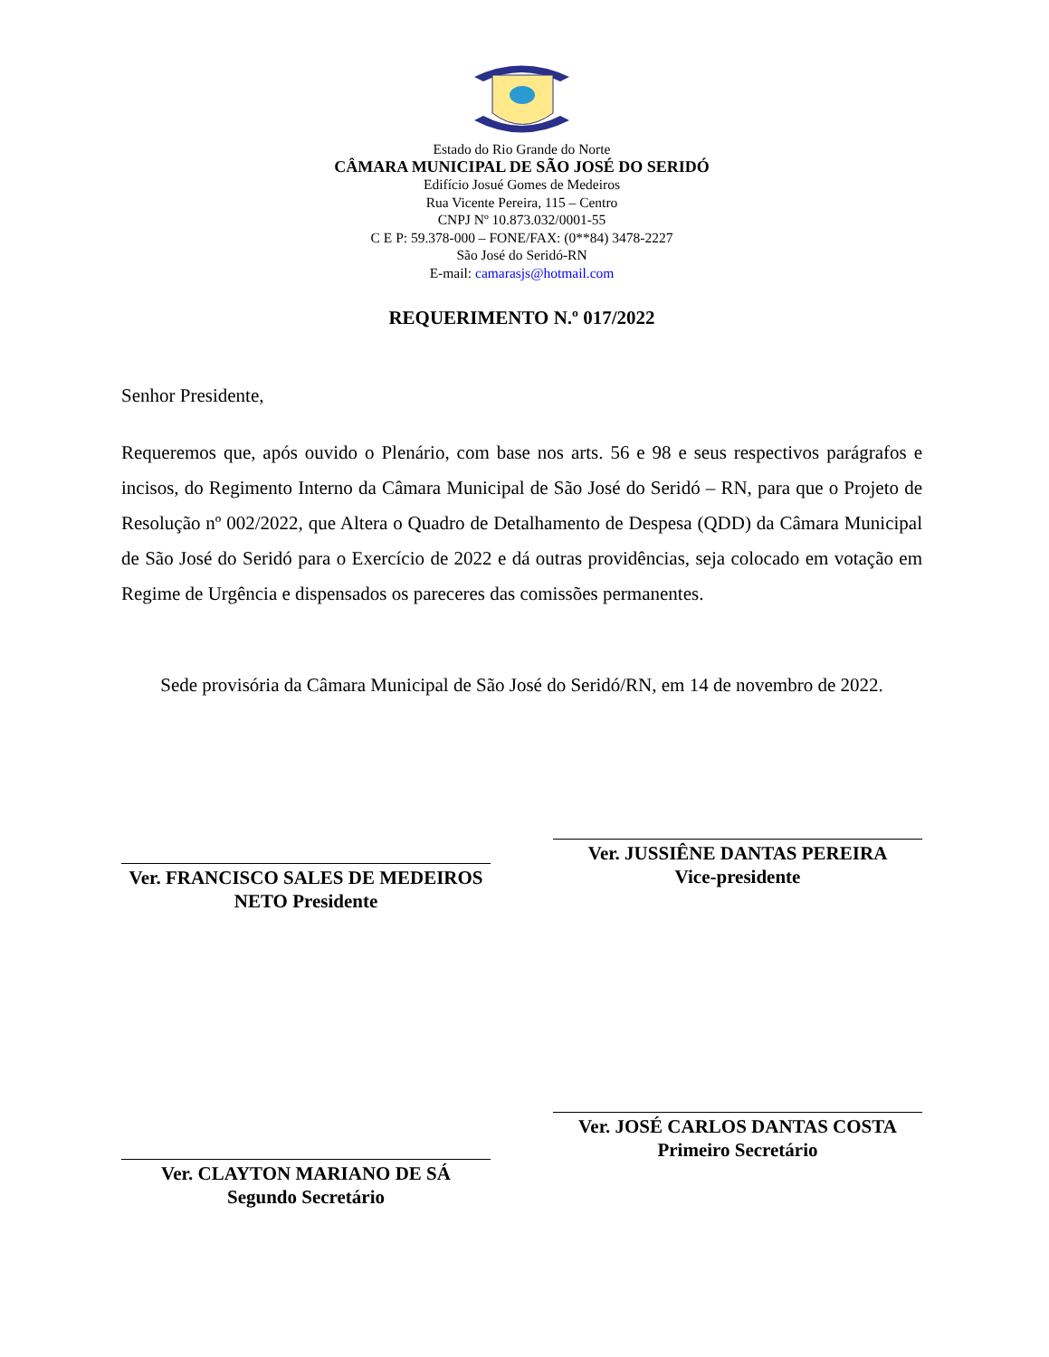Estado do Rio Grande do Norte
CÂMARA MUNICIPAL DE SÃO JOSÉ DO SERIDÓ
Edifício Josué Gomes de Medeiros
Rua Vicente Pereira, 115 – Centro
CNPJ Nº 10.873.032/0001-55
C E P: 59.378-000 – FONE/FAX: (0**84) 3478-2227
São José do Seridó-RN
E-mail: camarasjs@hotmail.com
REQUERIMENTO N.º 017/2022
Senhor Presidente,
Requeremos que, após ouvido o Plenário, com base nos arts. 56 e 98 e seus respectivos parágrafos e incisos, do Regimento Interno da Câmara Municipal de São José do Seridó – RN, para que o Projeto de Resolução nº 002/2022, que Altera o Quadro de Detalhamento de Despesa (QDD) da Câmara Municipal de São José do Seridó para o Exercício de 2022 e dá outras providências, seja colocado em votação em Regime de Urgência e dispensados os pareceres das comissões permanentes.
Sede provisória da Câmara Municipal de São José do Seridó/RN, em 14 de novembro de 2022.
Ver. FRANCISCO SALES DE MEDEIROS NETO Presidente
Ver. JUSSIÊNE DANTAS PEREIRA
Vice-presidente
Ver. CLAYTON MARIANO DE SÁ
Segundo Secretário
Ver. JOSÉ CARLOS DANTAS COSTA
Primeiro Secretário